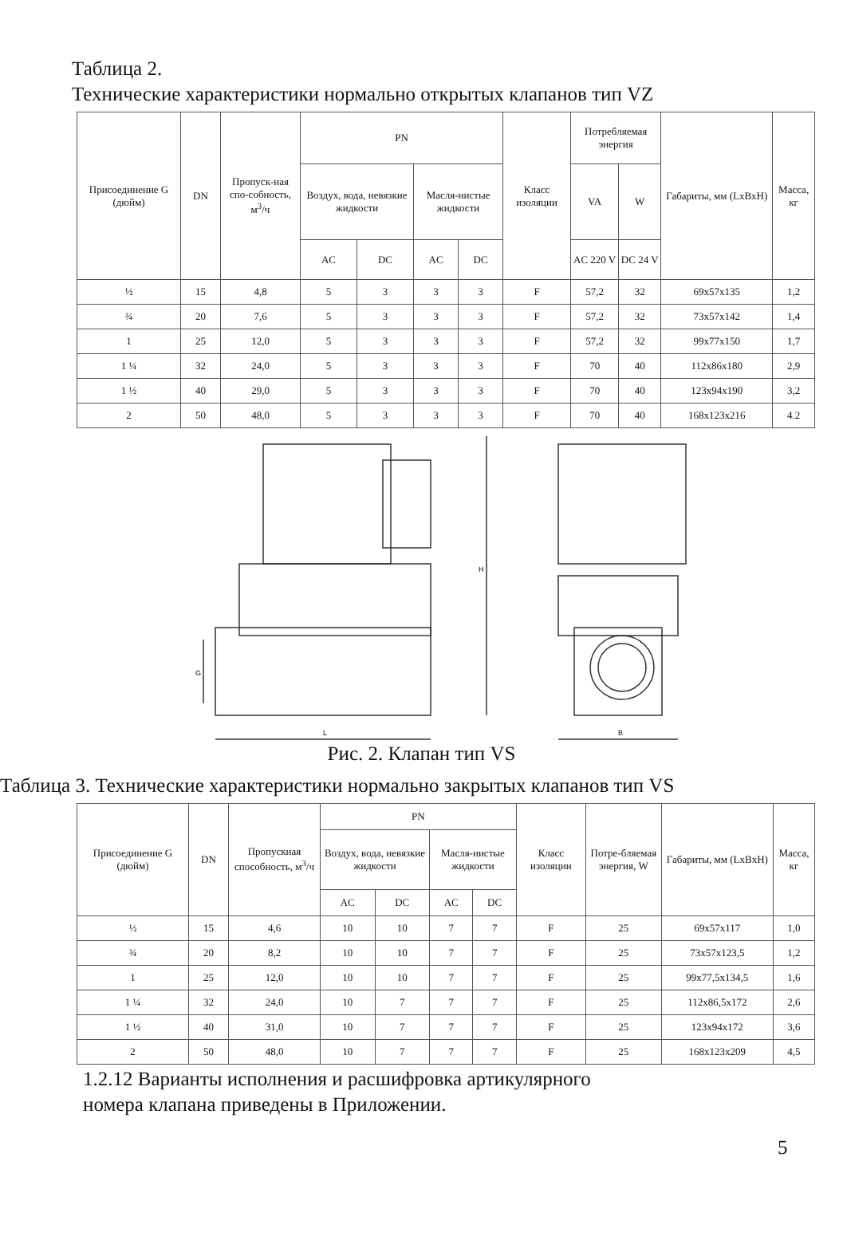Таблица 2.
Технические характеристики нормально открытых клапанов тип VZ
| Присоединение G (дюйм) | DN | Пропуск-ная спо-собность, м<sup>3</sup>/ч | PN | | | | Класс изоляции | Потребляемая энергия | | Габариты, мм (LxBxH) | Масса, кг |
| --- | --- | --- | --- | --- | --- | --- | --- | --- | --- | --- | --- |
| | | | Воздух, вода, невязкие жидкости | | Масля-нистые жидкости | | | VA | W | | |
| | | | AC | DC | AC | DC | | AC 220 V | DC 24 V | | |
| ½ | 15 | 4,8 | 5 | 3 | 3 | 3 | F | 57,2 | 32 | 69x57x135 | 1,2 |
| ¾ | 20 | 7,6 | 5 | 3 | 3 | 3 | F | 57,2 | 32 | 73x57x142 | 1,4 |
| 1 | 25 | 12,0 | 5 | 3 | 3 | 3 | F | 57,2 | 32 | 99x77x150 | 1,7 |
| 1 ¼ | 32 | 24,0 | 5 | 3 | 3 | 3 | F | 70 | 40 | 112x86x180 | 2,9 |
| 1 ½ | 40 | 29,0 | 5 | 3 | 3 | 3 | F | 70 | 40 | 123x94x190 | 3,2 |
| 2 | 50 | 48,0 | 5 | 3 | 3 | 3 | F | 70 | 40 | 168x123x216 | 4.2 |
H
L
B
G
Рис. 2. Клапан тип VS
Таблица 3. Технические характеристики нормально закрытых клапанов тип VS
| Присоединение G (дюйм) | DN | Пропускная способность, м<sup>3</sup>/ч | PN | | | | Класс изоляции | Потре-бляемая энергия, W | Габариты, мм (LxBxH) | Масса, кг |
| --- | --- | --- | --- | --- | --- | --- | --- | --- | --- | --- |
| | | | Воздух, вода, невязкие жидкости | | Масля-нистые жидкости | | | | | |
| | | | AC | DC | AC | DC | | | | |
| ½ | 15 | 4,6 | 10 | 10 | 7 | 7 | F | 25 | 69x57x117 | 1,0 |
| ¾ | 20 | 8,2 | 10 | 10 | 7 | 7 | F | 25 | 73x57x123,5 | 1,2 |
| 1 | 25 | 12,0 | 10 | 10 | 7 | 7 | F | 25 | 99x77,5x134,5 | 1,6 |
| 1 ¼ | 32 | 24,0 | 10 | 7 | 7 | 7 | F | 25 | 112x86,5x172 | 2,6 |
| 1 ½ | 40 | 31,0 | 10 | 7 | 7 | 7 | F | 25 | 123x94x172 | 3,6 |
| 2 | 50 | 48,0 | 10 | 7 | 7 | 7 | F | 25 | 168x123x209 | 4,5 |
1.2.12 Варианты исполнения и расшифровка артикулярного
номера клапана приведены в Приложении.
5